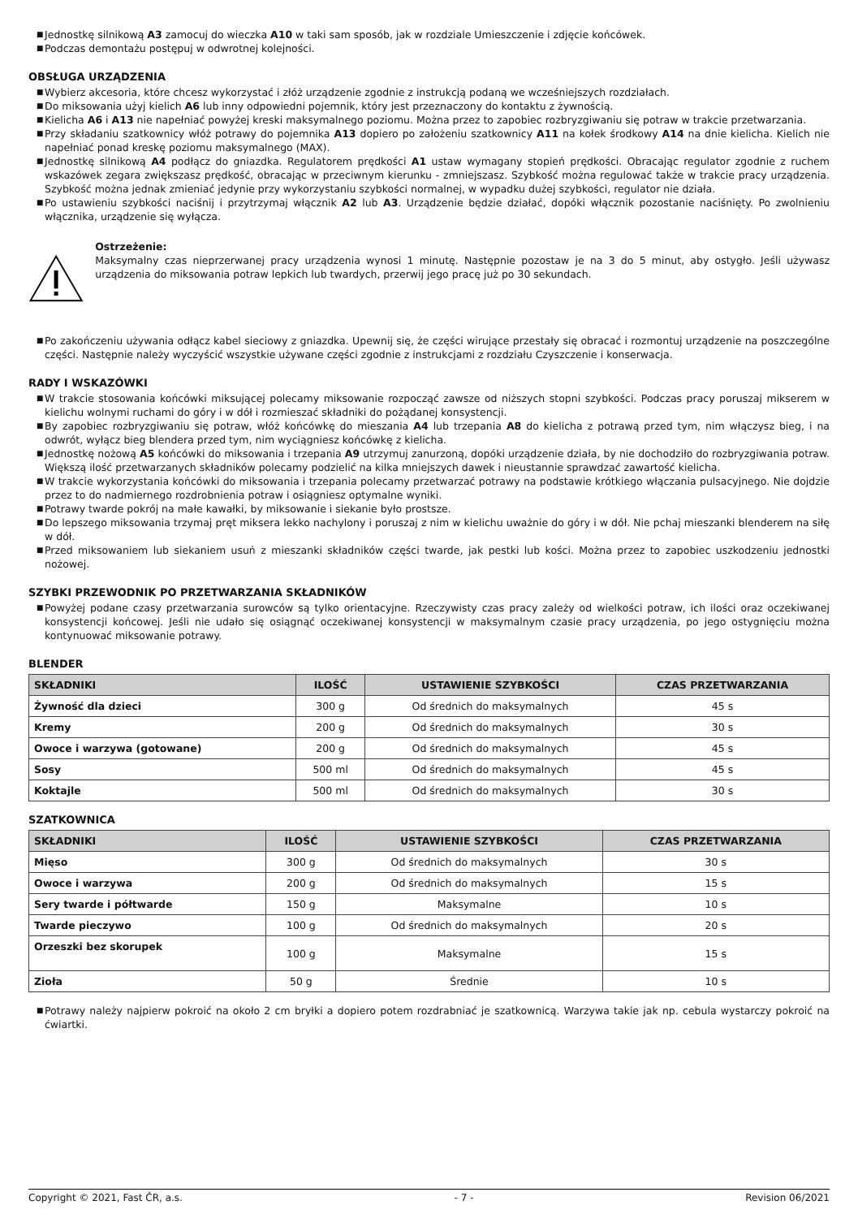■ Jednostkę silnikową A3 zamocuj do wieczka A10 w taki sam sposób, jak w rozdziale Umieszczenie i zdjęcie końcówek.
■ Podczas demontażu postępuj w odwrotnej kolejności.
OBSŁUGA URZĄDZENIA
■ Wybierz akcesoria, które chcesz wykorzystać i złóż urządzenie zgodnie z instrukcją podaną we wcześniejszych rozdziałach.
■ Do miksowania użyj kielich A6 lub inny odpowiedni pojemnik, który jest przeznaczony do kontaktu z żywnością.
■ Kielicha A6 i A13 nie napełniać powyżej kreski maksymalnego poziomu. Można przez to zapobiec rozbryzgiwaniu się potraw w trakcie przetwarzania.
■ Przy składaniu szatkownicy włóż potrawy do pojemnika A13 dopiero po założeniu szatkownicy A11 na kołek środkowy A14 na dnie kielicha. Kielich nie napełniać ponad kreskę poziomu maksymalnego (MAX).
■ Jednostkę silnikową A4 podłącz do gniazdka. Regulatorem prędkości A1 ustaw wymagany stopień prędkości. Obracając regulator zgodnie z ruchem wskazówek zegara zwiększasz prędkość, obracając w przeciwnym kierunku - zmniejszasz. Szybkość można regulować także w trakcie pracy urządzenia. Szybkość można jednak zmieniać jedynie przy wykorzystaniu szybkości normalnej, w wypadku dużej szybkości, regulator nie działa.
■ Po ustawieniu szybkości naciśnij i przytrzymaj włącznik A2 lub A3. Urządzenie będzie działać, dopóki włącznik pozostanie naciśnięty. Po zwolnieniu włącznika, urządzenie się wyłącza.
Ostrzeżenie:
Maksymalny czas nieprzerwanej pracy urządzenia wynosi 1 minutę. Następnie pozostaw je na 3 do 5 minut, aby ostygło. Jeśli używasz urządzenia do miksowania potraw lepkich lub twardych, przerwij jego pracę już po 30 sekundach.
■ Po zakończeniu używania odłącz kabel sieciowy z gniazdka. Upewnij się, że części wirujące przestały się obracać i rozmontuj urządzenie na poszczególne części. Następnie należy wyczyścić wszystkie używane części zgodnie z instrukcjami z rozdziału Czyszczenie i konserwacja.
RADY I WSKAZÓWKI
■ W trakcie stosowania końcówki miksującej polecamy miksowanie rozpocząć zawsze od niższych stopni szybkości. Podczas pracy poruszaj mikserem w kielichu wolnymi ruchami do góry i w dół i rozmieszać składniki do pożądanej konsystencji.
■ By zapobiec rozbryzgiwaniu się potraw, włóż końcówkę do mieszania A4 lub trzepania A8 do kielicha z potrawą przed tym, nim włączysz bieg, i na odwrót, wyłącz bieg blendera przed tym, nim wyciągniesz końcówkę z kielicha.
■ Jednostkę nożową A5 końcówki do miksowania i trzepania A9 utrzymuj zanurzoną, dopóki urządzenie działa, by nie dochodziło do rozbryzgiwania potraw. Większą ilość przetwarzanych składników polecamy podzielić na kilka mniejszych dawek i nieustannie sprawdzać zawartość kielicha.
■ W trakcie wykorzystania końcówki do miksowania i trzepania polecamy przetwarzać potrawy na podstawie krótkiego włączania pulsacyjnego. Nie dojdzie przez to do nadmiernego rozdrobnienia potraw i osiągniesz optymalne wyniki.
■ Potrawy twarde pokrój na małe kawałki, by miksowanie i siekanie było prostsze.
■ Do lepszego miksowania trzymaj pręt miksera lekko nachylony i poruszaj z nim w kielichu uważnie do góry i w dół. Nie pchaj mieszanki blenderem na siłę w dół.
■ Przed miksowaniem lub siekaniem usuń z mieszanki składników części twarde, jak pestki lub kości. Można przez to zapobiec uszkodzeniu jednostki nożowej.
SZYBKI PRZEWODNIK PO PRZETWARZANIA SKŁADNIKÓW
■ Powyżej podane czasy przetwarzania surowców są tylko orientacyjne. Rzeczywisty czas pracy zależy od wielkości potraw, ich ilości oraz oczekiwanej konsystencji końcowej. Jeśli nie udało się osiągnąć oczekiwanej konsystencji w maksymalnym czasie pracy urządzenia, po jego ostygnięciu można kontynuować miksowanie potrawy.
BLENDER
| SKŁADNIKI | ILOŚĆ | USTAWIENIE SZYBKOŚCI | CZAS PRZETWARZANIA |
| --- | --- | --- | --- |
| Żywność dla dzieci | 300 g | Od średnich do maksymalnych | 45 s |
| Kremy | 200 g | Od średnich do maksymalnych | 30 s |
| Owoce i warzywa (gotowane) | 200 g | Od średnich do maksymalnych | 45 s |
| Sosy | 500 ml | Od średnich do maksymalnych | 45 s |
| Koktajle | 500 ml | Od średnich do maksymalnych | 30 s |
SZATKOWNICA
| SKŁADNIKI | ILOŚĆ | USTAWIENIE SZYBKOŚCI | CZAS PRZETWARZANIA |
| --- | --- | --- | --- |
| Mięso | 300 g | Od średnich do maksymalnych | 30 s |
| Owoce i warzywa | 200 g | Od średnich do maksymalnych | 15 s |
| Sery twarde i półtwarde | 150 g | Maksymalne | 10 s |
| Twarde pieczywo | 100 g | Od średnich do maksymalnych | 20 s |
| Orzeszki bez skorupek | 100 g | Maksymalne | 15 s |
| Zioła | 50 g | Średnie | 10 s |
■ Potrawy należy najpierw pokroić na około 2 cm bryłki a dopiero potem rozdrabniać je szatkownicą. Warzywa takie jak np. cebula wystarczy pokroić na ćwiartki.
Copyright © 2021, Fast ČR, a.s. - 7 - Revision 06/2021